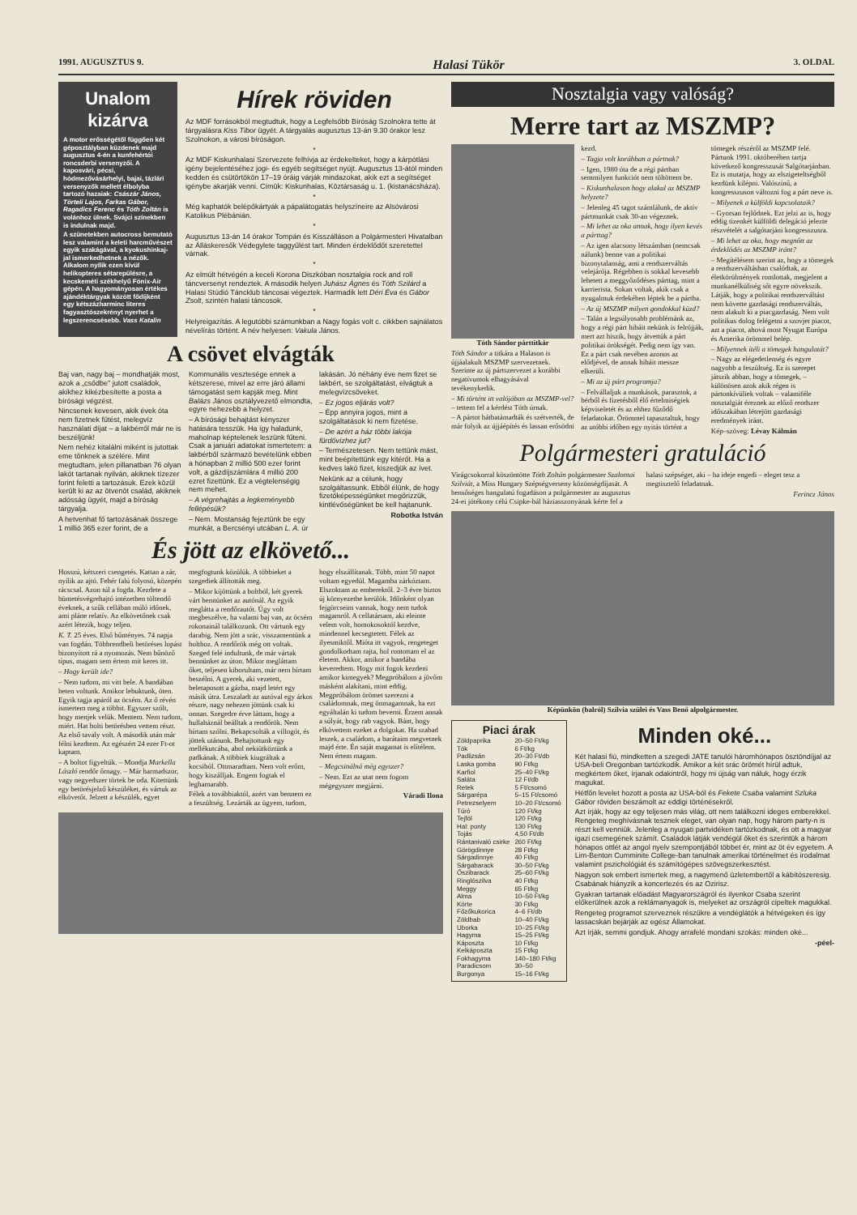1991. AUGUSZTUS 9. Halasi Tükör 3. OLDAL
Unalom kizárva
A motor erősségétől függően két géposztályban küzdenek majd augusztus 4-én a kunfehértói roncsderbi versenyzői. A kaposvári, pécsi, hódmezővásárhelyi, bajai, tázlári versenyzők mellett élbolyba tartozó hazaiak: Császár János, Törteli Lajos, Farkas Gábor, Ragadics Ferenc és Tóth Zoltán is volánhoz ülnek. Svájci színekben is indulnak majd.
A szünetekben autocross bemutató lesz valamint a keleti harcművészet egyik szakágával, a kyokushinkaj-jal ismerkedhetnek a nézők. Alkalom nyílik ezen kívül helikopteres sétarepülésre, a kecskeméti székhelyű Fönix-Air gépén. A hagyományosan értékes ajándéktárgyak között fődíjként egy kétszázharminc literes fagyasztószekrényt nyerhet a legszerencsésebb. Vass Katalin
Hírek röviden
Az MDF forrásokból megtudtuk, hogy a Legfelsőbb Bíróság Szolnokra tette át tárgyalásra Kiss Tibor ügyét. A tárgyalás augusztus 13-án 9.30 órakor lesz Szolnokon, a városi bíróságon.
*
Az MDF Kiskunhalasi Szervezete felhívja az érdekelteket, hogy a kárpótlási igény bejelentéséhez jogi- és egyéb segítséget nyújt. Augusztus 13-ától minden kedden és csütörtökön 17–19 óráig várják mindazokat, akik ezt a segítséget igénybe akarják venni. Címük: Kiskunhalas, Köztársaság u. 1. (kistanácsháza).
*
Még kaphatók belépőkártyák a pápalátogatás helyszíneire az Alsóvárosi Katolikus Plébánián.
*
Augusztus 13-án 14 órakor Tompán és Kisszálláson a Polgármesteri Hivatalban az Álláskeresők Védegylete taggyűlést tart. Minden érdeklődőt szeretettel várnak.
*
Az elmúlt hétvégén a keceli Korona Diszkóban nosztalgia rock and roll táncversenyt rendeztek. A második helyen Juhász Ágnes és Tóth Szilárd a Halasi Stúdió Táncklub táncosai végeztek. Harmadik lett Déri Éva és Gábor Zsolt, szintén halasi táncosok.
*
Helyreigazítás. A legutóbbi számunkban a Nagy fogás volt c. cikkben sajnálatos névelírás történt. A név helyesen: Vakula János.
A csövet elvágták
Baj van, nagy baj – mondhatják most, azok a „csődbe" jutott családok, akikhez kikézbesítette a posta a bírósági végzést.
Nincsenek kevesen, akik évek óta nem fizetnek fűtést, melegvíz használati díjat – a lakbérről már ne is beszéljünk!
Nem nehéz kitalálni miként is jutottak eme tönknek a szélére. Mint megtudtam, jelen pillanatban 76 olyan lakót tartanak nyilván, akiknek tízezer forint feletti a tartozásuk. Ezek közül került ki az az ötvenöt család, akiknek adósság ügyét, majd a bíróság tárgyalja.
A hetvenhat fő tartozásának összege 1 millió 365 ezer forint, de a Kommunális vesztesége ennek a kétszerese, mivel az erre járó állami támogatást sem kapják meg. Mint Balázs János osztályvezető elmondta, egyre nehezebb a helyzet.
– A bírósági behajtást kényszer hatására tesszük. Ha így haladunk, maholnap képtelenek leszünk fűteni. Csak a januári adatokat ismertetem: a lakbérből származó bevételünk ebben a hónapban 2 millió 500 ezer forint volt, a gázdíjszámlára 4 millió 200 ezret fizettünk. Ez a végtelenségig nem mehet.
– A végrehajtás a legkeményebb fellépésük?
– Nem. Mostanság fejeztünk be egy munkát, a Bercsényi utcában L. A. úr lakásán. Jó néhány éve nem fizet se lakbért, se szolgáltatást, elvágtuk a melegvízcsöveket.
– Ez jogos eljárás volt?
– Épp annyira jogos, mint a szolgáltatások ki nem fizetése.
– De azért a ház többi lakója fürdővízhez jut?
– Természetesen. Nem tettünk mást, mint beépítettünk egy kitérőt. Ha a kedves lakó fizet, kiszedjük az ívet.
Nekünk az a célunk, hogy szolgáltassunk. Ebből élünk, de hogy fizetőképességünket megőrizzük, kintlévőségünket be kell hajtanunk.
Robotka István
És jött az elkövető...
Hosszú, kétszeri csengetés. Kattan a zár, nyílik az ajtó. Fehér falú folyosó, közepén rácscsal. Azon túl a fogda. Kezdete a büntetésvégrehajtó intézetben töltendő éveknek, a szűk cellában múló időnek, ami pláne relatív. Az elkövetőnek csak azért létezik, hogy teljen.
K. T. 25 éves. Első bűntényes. 74 napja van fogdán. Többrendbeli betöréses lopást bizonyított rá a nyomozás. Nem bűnöző típus, magam sem értem mit keres itt.
– Hogy került ide?
– Nem tudom, mi vitt bele. A bandában heten voltunk. Amikor lebuktunk, öten. Egyik tagja apáról az öcsém. Az ő révén ismertem meg a többit. Egyszer szólt, hogy menjek velük. Mentem. Nem tudom, miért. Hat bolti betörésben vettem részt. Az első tavaly volt. A második után már félni kezdtem. Az egészért 24 ezer Ft-ot kaptam.
– A boltot figyeltük. – Mondja Markella László rendőr őrnagy. – Már harmadszor, vagy negyedszer törtek be oda. Kitettünk egy betörésjelző készüléket, és vártuk az elkövetőt. Jelzett a készülék, egyet megfogtunk közülük. A többieket a szegediek állították meg.
– Mikor kijöttünk a boltból, két gyerek várt bennünket az autónál. Az egyik meglátta a rendőrautót. Úgy volt megbeszélve, ha valami baj van, az öcsém rokonainál találkozunk. Ott vártunk egy darabig. Nem jött a srác, visszamentünk a bolthoz. A rendőrök még ott voltak. Szeged felé indultunk, de már vártak bennünket az úton. Mikor megláttam őket, teljesen kiborultam, már nem bírtam beszélni. A gyerek, aki vezetett, beletaposott a gázba, majd letért egy másik útra. Leszaladt az autóval egy árkos részre, nagy nehezen jöttünk csak ki onnan. Szegedre érve láttam, hogy a hullaháznál beálltak a rendőrök. Nem bírtam szólni. Bekapcsolták a villogót, és jöttek utánunk. Behajtottunk egy mellékutcába, ahol nekiütköztünk a padkának. A többiek kiugráltak a kocsiból. Ottmaradtam. Nem volt erőm, hogy kiszálljak. Engem fogtak el leghamarabb.
Félek a továbbiaktól, azért van bennem ez a feszültség. Lezárták az ügyem, tudom, hogy elszállítanak. Több, mint 50 napot voltam egyedül. Magamba zárkóztam. Elszoktam az emberektől. 2–3 évre biztos új környezetbe kerülök. Időnként olyan fejgörcseim vannak, hogy nem tudok magamról. A cellatársam, aki eleinte velem volt, homokosoktól kezdve, mindennel kecsegtetett. Félek az ilyesmiktől. Mióta itt vagyok, rengeteget gondolkodtam rajta, hol rontottam el az életem. Akkor, amikor a bandába keveredtem. Hogy mit fogok kezdeni amikor kimegyek? Megpróbálom a jövőm másként alakítani, mint eddig. Megpróbálom örömet szerezni a családomnak, meg önmagamnak, ha ezt egyáltalán ki tudom heverni. Érzem annak a súlyát, hogy rab vagyok. Bánt, hogy elkövettem ezeket a dolgokat. Ha szabad leszek, a családom, a barátaim megvetnek majd érte. Én saját magamat is elítélem. Nem értem magam.
– Megcsinálná még egyszer?
– Nem. Ezt az utat nem fogom mégegyszer megjárni.
Váradi Ilona
Nosztalgia vagy valóság?
Merre tart az MSZMP?
Tóth Sándor párttitkár
Tóth Sándor a titkára a Halason is újjáalakult MSZMP szervezetnek. Szerinte az új pártszervezet a korábbi negatívumok elhagyásával tevékenykedik.
– Mi történt itt valójában az MSZMP-vel? – tettem fel a kérdést Tóth úrnak.
– A pártot hátbatámadták és szétverték, de már folyik az újjáépítés és lassan erősödni kezd.
– Tagja volt korábban a pártnak?
– Igen, 1980 óta de a régi pártban semmilyen funkciót nem töltöttem be.
– Kiskunhalason hogy alakul az MSZMP helyzete?
– Jelenleg 45 tagot számlálunk, de aktív pártmunkát csak 30-an végeznek.
– Mi lehet az oka annak, hogy ilyen kevés a párttag?
– Az igen alacsony létszámban (nemcsak nálunk) benne van a politikai bizonytalanság, ami a rendszerváltás velejárója. Régebben is sokkal kevesebb lehetett a meggyőződéses párttag, mint a karrierista. Sokan voltak, akik csak a nyugalmuk érdekében léptek be a pártba.
– Az új MSZMP milyen gondokkal küzd?
– Talán a legsúlyosabb problémánk az, hogy a régi párt hibáit nekünk is felrójják, mert azt hiszik, hogy átvettük a párt politikai örökségét. Pedig nem így van. Ez a párt csak nevében azonos az elődjével, de annak hibáit messze elkerüli.
– Mi az új párt programja?
– Felvállaljuk a munkások, parasztok, a bérből és fizetésből élő értelmiségiek képviseletét és az ehhez fűződő feladatokat. Örömmel tapasztaltuk, hogy az utóbbi időben egy nyitás történt a tömegek részéről az MSZMP felé. Pártunk 1991. októberében tartja következő kongresszusát Salgótarjánban. Ez is mutatja, hogy az elszigeteltségből kezdünk kilépni. Valószínű, a kongresszuson változni fog a párt neve is.
– Milyenek a külföldi kapcsolataik?
– Gyorsan fejlődnek. Ezt jelzi az is, hogy eddig tizenkét külföldi delegáció jelezte részvételét a salgótarjáni kongresszusra.
– Mi lehet az oka, hogy megnőtt az érdeklődés az MSZMP iránt?
– Megítélésem szerint az, hogy a tömegek a rendszerváltásban csalódtak, az életkörülmények romlottak, megjelent a munkanélküliség sőt egyre növekszik. Látják, hogy a politikai rendszerváltást nem követte gazdasági rendszerváltás, nem alakult ki a piacgazdaság. Nem volt politikus dolog felégetni a szovjet piacot, azt a piacot, ahová most Nyugat Európa és Amerika örömmel belép.
– Milyennek ítéli a tömegek hangulatát?
– Nagy az elégedetlenség és egyre nagyobb a feszültség. Ez is szerepet játszik abban, hogy a tömegek, – különösen azok akik régen is pártonkívüliek voltak – valamiféle nosztalgiát éreznek az előző rendszer időszakában létrejött gazdasági eredmények iránt.
Kép–szöveg: Lévay Kálmán
Polgármesteri gratuláció
Virágcsokorral köszöntötte Tóth Zoltán polgármester Szalontai Szilviát, a Miss Hungary Szépségverseny közönségdíjasát. A bensőséges hangulatú fogadáson a polgármester az augusztus 24-ei jótékony célú Csipke-bál háziasszonyának kérte fel a halasi szépséget, aki – ha ideje engedi – eleget tesz a megtisztelő feladatnak.
Ferincz János
Képünkön (balról) Szilvia szülei és Vass Benő alpolgármester.
Piaci árak
| Zöldpaprika | 20–50 Ft/kg |
| Tök | 6 Ft/kg |
| Padlizsán | 20–30 Ft/db |
| Laska gomba | 90 Ft/kg |
| Karfiol | 25–40 Ft/kg |
| Saláta | 12 Ft/db |
| Retek | 5 Ft/csomó |
| Sárgarépa | 5–15 Ft/csomó |
| Petrezselyem | 10–20 Ft/csomó |
| Túró | 120 Ft/kg |
| Tejföl | 120 Ft/kg |
| Hal: ponty | 130 Ft/kg |
| Tojás | 4,50 Ft/db |
| Rántanivaló csirke | 260 Ft/kg |
| Görögdinnye | 28 Ft/kg |
| Sárgadinnye | 40 Ft/kg |
| Sárgabarack | 30–50 Ft/kg |
| Őszibarack | 25–60 Ft/kg |
| Ringlószilva | 40 Ft/kg |
| Meggy | 65 Ft/kg |
| Alma | 10–50 Ft/kg |
| Körte | 30 Ft/kg |
| Főzőkukorica | 4–6 Ft/db |
| Zöldbab | 10–40 Ft/kg |
| Uborka | 10–25 Ft/kg |
| Hagyma | 15–25 Ft/kg |
| Káposzta | 10 Ft/kg |
| Kelkáposzta | 15 Ft/kg |
| Fokhagyma | 140–180 Ft/kg |
| Paradicsom | 30–50 |
| Burgonya | 15–16 Ft/kg |
Minden oké...
Két halasi fiú, mindketten a szegedi JATE tanulói háromhónapos ösztöndíjjal az USA-beli Oregonban tartózkodik. Amikor a két srác örömét hírül adtuk, megkértem őket, írjanak odakintről, hogy mi újság van náluk, hogy érzik magukat.
Hétfőn levelet hozott a posta az USA-ból és Fekete Csaba valamint Szluka Gábor röviden beszámolt az eddigi történésekről.
Azt írják, hogy az egy teljesen más világ, ott nem találkozni ideges emberekkel. Rengeteg meghívásnak tesznek eleget, van olyan nap, hogy három party-n is részt kell venniük. Jelenleg a nyugati partvidéken tartózkodnak, és ott a magyar igazi csemegének számít. Családok látják vendégül őket és szerintük a három hónapos ottlét az angol nyelv szempontjából többet ér, mint az öt év egyetem. A Lim-Benton Cumminite College-ban tanulnak amerikai történelmet és irodalmat valamint pszichológiát és számítógépes szövegszerkesztést.
Nagyon sok embert ismertek meg, a nagymenő üzletembertől a kábítószeresig. Csabának hiányzik a koncertezés és az Ozirisz.
Gyakran tartanak előadást Magyarországról és ilyenkor Csaba szerint előkerülnek azok a reklámanyagok is, melyeket az országról cipeltek magukkal.
Rengeteg programot szerveznek részükre a vendéglátók a hétvégeken és így lassacskán bejárják az egész Államokat.
Azt írják, semmi gondjuk. Ahogy arrafelé mondani szokás: minden oké...
-péel-